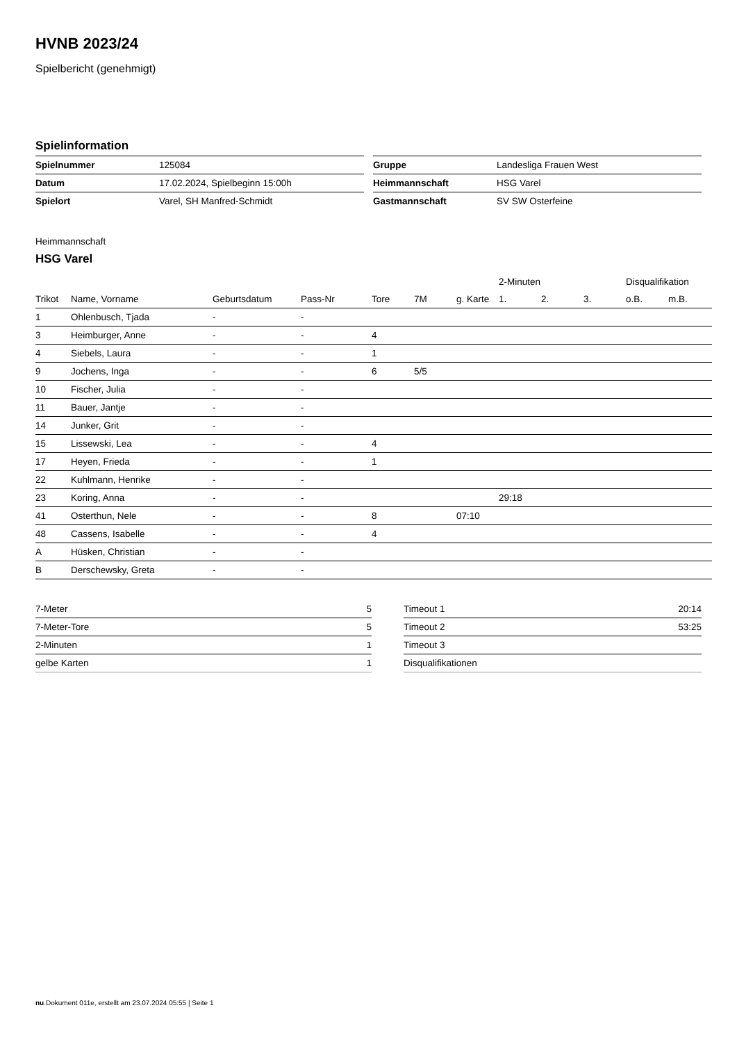HVNB 2023/24
Spielbericht (genehmigt)
Spielinformation
| Spielnummer | 125084 |
| Datum | 17.02.2024, Spielbeginn 15:00h |
| Spielort | Varel, SH Manfred-Schmidt |
| Gruppe | Landesliga Frauen West |
| Heimmannschaft | HSG Varel |
| Gastmannschaft | SV SW Osterfeine |
Heimmannschaft
HSG Varel
| | | | | | | | 2-Minuten | | | Disqualifikation | |
| --- | --- | --- | --- | --- | --- | --- | --- | --- | --- | --- | --- |
| Trikot | Name, Vorname | Geburtsdatum | Pass-Nr | Tore | 7M | g. Karte | 1. | 2. | 3. | o.B. | m.B. |
| 1 | Ohlenbusch, Tjada | - | - | | | | | | | | |
| 3 | Heimburger, Anne | - | - | 4 | | | | | | | |
| 4 | Siebels, Laura | - | - | 1 | | | | | | | |
| 9 | Jochens, Inga | - | - | 6 | 5/5 | | | | | | |
| 10 | Fischer, Julia | - | - | | | | | | | | |
| 11 | Bauer, Jantje | - | - | | | | | | | | |
| 14 | Junker, Grit | - | - | | | | | | | | |
| 15 | Lissewski, Lea | - | - | 4 | | | | | | | |
| 17 | Heyen, Frieda | - | - | 1 | | | | | | | |
| 22 | Kuhlmann, Henrike | - | - | | | | | | | | |
| 23 | Koring, Anna | - | - | | | | 29:18 | | | | |
| 41 | Osterthun, Nele | - | - | 8 | | 07:10 | | | | | |
| 48 | Cassens, Isabelle | - | - | 4 | | | | | | | |
| A | Hüsken, Christian | - | - | | | | | | | | |
| B | Derschewsky, Greta | - | - | | | | | | | | |
| 7-Meter | 5 |
| 7-Meter-Tore | 5 |
| 2-Minuten | 1 |
| gelbe Karten | 1 |
| Timeout 1 | 20:14 |
| Timeout 2 | 53:25 |
| Timeout 3 | |
| Disqualifikationen | |
nu.Dokument 011e, erstellt am 23.07.2024 05:55 | Seite 1